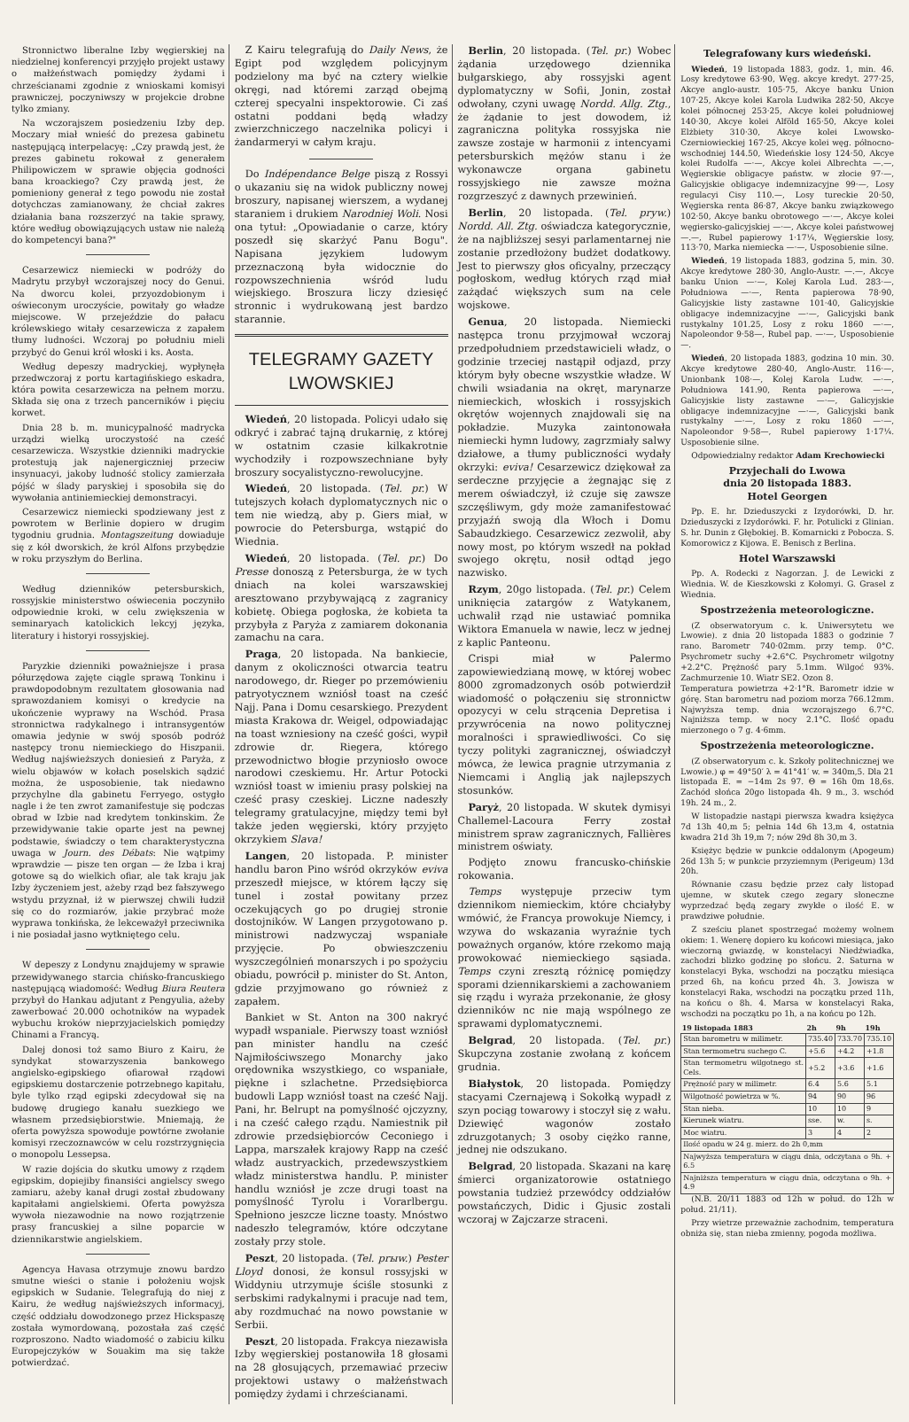Stronnictwo liberalne Izby węgierskiej na niedzielnej konferencyi przyjęło projekt ustawy o małżeństwach pomiędzy żydami i chrześcianami zgodnie z wnioskami komisyi prawniczej, poczyniwszy w projekcie drobne tylko zmiany.
Na wczorajszem posiedzeniu Izby dep. Moczary miał wnieść do prezesa gabinetu następującą interpelacyę: „Czy prawdą jest, że prezes gabinetu rokował z generałem Philipowiczem w sprawie objęcia godności bana kroackiego? Czy prawdą jest, że pomieniony generał z tego powodu nie został dotychczas zamianowany, że chciał zakres działania bana rozszerzyć na takie sprawy, które według obowiązujących ustaw nie należą do kompetencyi bana?"
Cesarzewicz niemiecki w podróży do Madrytu przybył wczorajszej nocy do Genui. Na dworcu kolei, przyozdobionym i oświeconym uroczyście, powitały go władze miejscowe. W przejeździe do pałacu królewskiego witały cesarzewicza z zapałem tłumy ludności. Wczoraj po południu mieli przybyć do Genui król włoski i ks. Aosta.
Według depeszy madryckiej, wypłynęła przedwczoraj z portu kartagińskiego eskadra, która powita cesarzewicza na pełnem morzu. Składa się ona z trzech pancerników i pięciu korwet.
Dnia 28 b. m. municypalność madrycka urządzi wielką uroczystość na cześć cesarzewicza. Wszystkie dzienniki madryckie protestują jak najenergiczniej przeciw insynuacyi, jakoby ludność stolicy zamierzała pójść w ślady paryskiej i sposobiła się do wywołania antiniemieckiej demonstracyi.
Cesarzewicz niemiecki spodziewany jest z powrotem w Berlinie dopiero w drugim tygodniu grudnia. Montagszeitung dowiaduje się z kół dworskich, że król Alfons przybędzie w roku przyszłym do Berlina.
Według dzienników petersburskich, rossyjskie ministerstwo oświecenia poczyniło odpowiednie kroki, w celu zwiększenia w seminaryach katolickich lekcyj języka, literatury i historyi rossyjskiej.
Paryzkie dzienniki poważniejsze i prasa półurzędowa zajęte ciągle sprawą Tonkinu i prawdopodobnym rezultatem głosowania nad sprawozdaniem komisyi o kredycie na ukończenie wyprawy na Wschód. Prasa stronnictwa radykalnego i intransygentów omawia jedynie w swój sposób podróż następcy tronu niemieckiego do Hiszpanii. Według najświeższych doniesień z Paryża, z wielu objawów w kołach poselskich sądzić można, że usposobienie, tak niedawno przychylne dla gabinetu Ferryego, ostygło nagle i że ten zwrot zamanifestuje się podczas obrad w Izbie nad kredytem tonkinskim. Że przewidywanie takie oparte jest na pewnej podstawie, świadczy o tem charakterystyczna uwaga w Journ. des Débats: Nie wątpimy wprawdzie — pisze ten organ — że Izba i kraj gotowe są do wielkich ofiar, ale tak kraju jak Izby życzeniem jest, ażeby rząd bez fałszywego wstydu przyznał, iż w pierwszej chwili łudził się co do rozmiarów, jakie przybrać może wyprawa tonkińska, że lekceważył przeciwnika i nie posiadał jasno wytkniętego celu.
W depeszy z Londynu znajdujemy w sprawie przewidywanego starcia chińsko-francuskiego następującą wiadomość: Według Biura Reutera przybył do Hankau adjutant z Pengyulia, ażeby zawerbować 20.000 ochotników na wypadek wybuchu kroków nieprzyjacielskich pomiędzy Chinami a Francyą.
Dalej donosi toż samo Biuro z Kairu, że syndykat stowarzyszenia bankowego angielsko-egipskiego ofiarował rządowi egipskiemu dostarczenie potrzebnego kapitału, byle tylko rząd egipski zdecydował się na budowę drugiego kanału suezkiego we własnem przedsiębiorstwie. Mniemają, że oferta powyższa spowoduje powtórne zwołanie komisyi rzeczoznawców w celu rozstrzygnięcia o monopolu Lessepsa.
W razie dojścia do skutku umowy z rządem egipskim, dopiejiby finansiści angielscy swego zamiaru, ażeby kanał drugi został zbudowany kapitałami angielskiemi. Oferta powyższa wywoła niezawodnie na nowo rozjątrzenie prasy francuskiej a silne poparcie w dziennikarstwie angielskiem.
Agencya Havasa otrzymuje znowu bardzo smutne wieści o stanie i położeniu wojsk egipskich w Sudanie. Telegrafują do niej z Kairu, że według najświeższych informacyj, część oddziału dowodzonego przez Hickspaszę została wymordowaną, pozostała zaś część rozproszono. Nadto wiadomość o zabiciu kilku Europejczyków w Souakim ma się także potwierdzać.
Z Kairu telegrafują do Daily News, że Egipt pod względem policyjnym podzielony ma być na cztery wielkie okręgi, nad któremi zarząd obejmą czterej specyalni inspektorowie. Ci zaś ostatni poddani będą władzy zwierzchniczego naczelnika policyi i żandarmeryi w całym kraju.
Do Indépendance Belge piszą z Rossyi o ukazaniu się na widok publiczny nowej broszury, napisanej wierszem, a wydanej staraniem i drukiem Narodniej Woli. Nosi ona tytuł: „Opowiadanie o carze, który poszedł się skarżyć Panu Bogu". Napisana językiem ludowym przeznaczoną była widocznie do rozpowszechnienia wśród ludu wiejskiego. Broszura liczy dziesięć stronnic i wydrukowaną jest bardzo starannie.
TELEGRAMY GAZETY LWOWSKIEJ
Wiedeń, 20 listopada. Policyi udało się odkryć i zabrać tajną drukarnię, z której w ostatnim czasie kilkakrotnie wychodziły i rozpowszechniane były broszury socyalistyczno-rewolucyjne.
Wiedeń, 20 listopada. (Tel. pr.) W tutejszych kołach dyplomatycznych nic o tem nie wiedzą, aby p. Giers miał, w powrocie do Petersburga, wstąpić do Wiednia.
Wiedeń, 20 listopada. (Tel. pr.) Do Presse donoszą z Petersburga, że w tych dniach na kolei warszawskiej aresztowano przybywającą z zagranicy kobietę. Obiega pogłoska, że kobieta ta przybyła z Paryża z zamiarem dokonania zamachu na cara.
Praga, 20 listopada. Na bankiecie, danym z okoliczności otwarcia teatru narodowego, dr. Rieger po przemówieniu patryotycznem wzniósł toast na cześć Najj. Pana i Domu cesarskiego. Prezydent miasta Krakowa dr. Weigel, odpowiadając na toast wzniesiony na cześć gości, wypił zdrowie dr. Riegera, którego przewodnictwo błogie przyniosło owoce narodowi czeskiemu. Hr. Artur Potocki wzniósł toast w imieniu prasy polskiej na cześć prasy czeskiej. Liczne nadeszły telegramy gratulacyjne, między temi był także jeden węgierski, który przyjęto okrzykiem Slava!
Langen, 20 listopada. P. minister handlu baron Pino wśród okrzyków eviva przeszedł miejsce, w którem łączy się tunel i został powitany przez oczekujących go po drugiej stronie dostojników. W Langen przygotowano p. ministrowi nadzwyczaj wspaniałe przyjęcie. Po obwieszczeniu wyszczególnień monarszych i po spożyciu obiadu, powrócił p. minister do St. Anton, gdzie przyjmowano go również z zapałem.
Bankiet w St. Anton na 300 nakryć wypadł wspaniale. Pierwszy toast wzniósł pan minister handlu na cześć Najmiłościwszego Monarchy jako orędownika wszystkiego, co wspaniałe, piękne i szlachetne. Przedsiębiorca budowli Lapp wzniósł toast na cześć Najj. Pani, hr. Belrupt na pomyślność ojczyzny, i na cześć całego rządu. Namiestnik pił zdrowie przedsiębiorców Ceconiego i Lappa, marszałek krajowy Rapp na cześć władz austryackich, przedewszystkiem władz ministerstwa handlu. P. minister handlu wzniósł je zcze drugi toast na pomyślność Tyrolu i Vorarlbergu. Spełniono jeszcze liczne toasty. Mnóstwo nadeszło telegramów, które odczytane zostały przy stole.
Peszt, 20 listopada. (Tel. prыw.) Pester Lloyd donosi, że konsul rossyjski w Widdyniu utrzymuje ściśle stosunki z serbskimi radykalnymi i pracuje nad tem, aby rozdmuchać na nowo powstanie w Serbii.
Peszt, 20 listopada. Frakcya niezawisła Izby węgierskiej postanowiła 18 głosami na 28 głosujących, przemawiać przeciw projektowi ustawy o małżeństwach pomiędzy żydami i chrześcianami.
Berlin, 20 listopada. (Tel. pr.) Wobec żądania urzędowego dziennika bułgarskiego, aby rossyjski agent dyplomatyczny w Sofii, Jonin, został odwołany, czyni uwagę Nordd. Allg. Ztg., że żądanie to jest dowodem, iż zagraniczna polityka rossyjska nie zawsze zostaje w harmonii z intencyami petersburskich mężów stanu i że wykonawcze organa gabinetu rossyjskiego nie zawsze można rozgrzeszyć z dawnych przewinień.
Berlin, 20 listopada. (Tel. prуw.) Nordd. All. Ztg. oświadcza kategorycznie, że na najbliższej sesyi parlamentarnej nie zostanie przedłożony budżet dodatkowy. Jest to pierwszy głos oficyalny, przeczący pogłoskom, według których rząd miał zażądać większych sum na cele wojskowe.
Genua, 20 listopada. Niemiecki następca tronu przyjmował wczoraj przedpołudniem przedstawicieli władz, o godzinie trzeciej nastąpił odjazd, przy którym były obecne wszystkie władze. W chwili wsiadania na okręt, marynarze niemieckich, włoskich i rossyjskich okrętów wojennych znajdowali się na pokładzie. Muzyka zaintonowała niemiecki hymn ludowy, zagrzmiały salwy działowe, a tłumy publiczności wydały okrzyki: eviva! Cesarzewicz dziękował za serdeczne przyjęcie a żegnając się z merem oświadczył, iż czuje się zawsze szczęśliwym, gdy może zamanifestować przyjaźń swoją dla Włoch i Domu Sabaudzkiego. Cesarzewicz zezwolił, aby nowy most, po którym wszedł na pokład swojego okrętu, nosił odtąd jego nazwisko.
Rzym, 20go listopada. (Tel. pr.) Celem uniknięcia zatargów z Watykanem, uchwalił rząd nie ustawiać pomnika Wiktora Emanuela w nawie, lecz w jednej z kaplic Panteonu.
Crispi miał w Palermo zapowiewiedzianą mowę, w której wobec 8000 zgromadzonych osób potwierdził wiadomość o połączeniu się stronnictw opozycyi w celu strącenia Depretisa i przywrócenia na nowo politycznej moralności i sprawiedliwości. Co się tyczy polityki zagranicznej, oświadczył mówca, że lewica pragnie utrzymania z Niemcami i Anglią jak najlepszych stosunków.
Paryż, 20 listopada. W skutek dymisyi Challemel-Lacoura Ferry został ministrem spraw zagranicznych, Fallières ministrem oświaty.
Podjęto znowu francusko-chińskie rokowania.
Temps występuje przeciw tym dziennikom niemieckim, które chciałyby wmówić, że Francya prowokuje Niemcy, i wzywa do wskazania wyraźnie tych poważnych organów, które rzekomo mają prowokować niemieckiego sąsiada. Temps czyni zresztą różnicę pomiędzy sporami dziennikarskiemi a zachowaniem się rządu i wyraża przekonanie, że głosy dzienników nc nie mają wspólnego ze sprawami dyplomatycznemi.
Belgrad, 20 listopada. (Tel. pr.) Skupczyna zostanie zwołaną z końcem grudnia.
Białystok, 20 listopada. Pomiędzy stacyami Czernajewą i Sokołką wypadł z szyn pociąg towarowy i stoczył się z wału. Dziewięć wagonów zostało zdruzgotanych; 3 osoby ciężko ranne, jednej nie odszukano.
Belgrad, 20 listopada. Skazani na karę śmierci organizatorowie ostatniego powstania tudzież przewódcy oddziałów powstańczych, Didic i Gjusic zostali wczoraj w Zajczarze straceni.
Telegrafowany kurs wiedeński.
Wiedeń, 19 listopada 1883, godz. 1, min. 46. Losy kredytowe 63·90, Węg. akcye kredyt. 277·25, Akcye anglo-austr. 105·75, Akcye banku Union 107·25, Akcye kolei Karola Ludwika 282·50, Akcye kolei północnej 253·25, Akcye kolei południowej 140·30, Akcye kolei Alföld 165·50, Akcye kolei Elżbiety 310·30, Akcye kolei Lwowsko-Czerniowieckiej 167·25, Akcye kolei węg. północno-wschodniej 144.50, Wiedeńskie losy 124·50, Akcye kolei Rudolfa —·—, Akcye kolei Albrechta —.—, Węgierskie obligacye państw. w złocie 97·—, Galicyjskie obligacye indemnizacyjne 99·—, Losy regulacyi Cisy 110.—, Losy tureckie 20·50, Węgierska renta 86·87, Akcye banku związkowego 102·50, Akcye banku obrotowego —·—, Akcye kolei węgiersko-galicyjskiej —·—, Akcye kolei państwowej —.—, Rubel papierowy 1·17¼, Węgierskie losy, 113·70, Marka niemiecka —·—, Usposobienie silne.
Wiedeń, 19 listopada 1883, godzina 5, min. 30. Akcye kredytowe 280·30, Anglo-Austr. —.—, Akcye banku Union —·—, Kolej Karola Lud. 283·—, Południowa —·—, Renta papierowa 78·90, Galicyjskie listy zastawne 101·40, Galicyjskie obligacye indemnizacyjne —·—, Galicyjski bank rustykalny 101.25, Losy z roku 1860 —·—, Napoleondor 9·58—, Rubel pap. —·—, Usposobienie —.
Wiedeń, 20 listopada 1883, godzina 10 min. 30. Akcye kredytowe 280·40, Anglo-Austr. 116·—, Unionbank 108·—, Kolej Karola Ludw. —·—, Południowa 141.90, Renta papierowa —·—, Galicyjskie listy zastawne —·—, Galicyjskie obligacye indemnizacyjne —·—, Galicyjski bank rustykalny —·—, Losy z roku 1860 —·—, Napoleondor 9·58—, Rubel papierowy 1·17¼. Usposobienie silne.
Odpowiedzialny redaktor Adam Krechowiecki
Przyjechali do Lwowa
dnia 20 listopada 1883.
Hotel Georgen
Pp. E. hr. Dzieduszycki z Izydorówki, D. hr. Dzieduszycki z Izydorówki. F. hr. Potulicki z Glinian. S. hr. Dunin z Głębokiej. B. Komarnicki z Pobocza. S. Komorowicz z Kijowa. E. Benisch z Berlina.
Hotel Warszawski
Pp. A. Rodecki z Nagorzan. J. de Lewicki z Wiednia. W. de Kieszkowski z Kołomyi. G. Grasel z Wiednia.
Spostrzeżenia meteorologiczne.
(Z obserwatoryum c. k. Uniwersytetu we Lwowie). z dnia 20 listopada 1883 o godzinie 7 rano. Barometr 740·02mm. przy temp. 0°C. Psychrometr suchy +2.6°C. Psychrometr wilgotny +2.2°C. Prężność pary 5.1mm. Wilgoć 93%. Zachmurzenie 10. Wiatr SE2. Ozon 8.
Temperatura powietrza +2·1°R. Barometr idzie w górę. Stan barometru nad poziom morza 766.12mm. Najwyższa temp. dnia wczorajszego 6.7°C. Najniższa temp. w nocy 2.1°C. Ilość opadu mierzonego o 7 g. 4·6mm.
Spostrzeżenia meteorologiczne.
(Z obserwatoryum c. k. Szkoły politechnicznej we Lwowie.) φ = 49°50′ λ = 41°41′ w. = 340m,5. Dla 21 listopada E. = −14m 2s 97. Θ = 16h 0m 18,6s. Zachód słońca 20go listopada 4h. 9 m., 3. wschód 19h. 24 m., 2.
W listopadzie nastąpi pierwsza kwadra księżyca 7d 13h 40,m 5; pełnia 14d 6h 13,m 4, ostatnia kwadra 21d 3h 19,m 7; nów 29d 8h 30,m 3.
Księżyc będzie w punkcie oddalonym (Apogeum) 26d 13h 5; w punkcie przyziemnym (Perigeum) 13d 20h.
Równanie czasu będzie przez cały listopad ujemne, w skutek czego zegary słoneczne wyprzedzać będą zegary zwykłe o ilość E. w prawdziwe południe.
Z sześciu planet spostrzegać możemy wolnem okiem: 1. Wenerę dopiero ku końcowi miesiąca, jako wieczorną gwiazdę, w konstelacyi Niedźwiadka, zachodzi blizko godzinę po słońcu. 2. Saturna w konstelacyi Byka, wschodzi na początku miesiąca przed 6h, na końcu przed 4h. 3. Jowisza w konstelacyi Raka, wschodzi na początku przed 11h, na końcu o 8h. 4. Marsa w konstelacyi Raka, wschodzi na początku po 1h, a na końcu po 12h.
| 19 listopada 1883 | 2h | 9h | 19h |
| --- | --- | --- | --- |
| Stan barometru w milimetr. | 735.40 | 733.70 | 735.10 |
| Stan termometru suchego C. | +5.6 | +4.2 | +1.8 |
| Stan termometru wilgotnego st. Cels. | +5.2 | +3.6 | +1.6 |
| Prężność pary w milimetr. | 6.4 | 5.6 | 5.1 |
| Wilgotność powietrza w %. | 94 | 90 | 96 |
| Stan nieba. | 10 | 10 | 9 |
| Kierunek wiatru. | sse. | w. | s. |
| Moc wiatru. | 3 | 4 | 2 |
| Ilość opadu w 24 g. mierz. do 2h 0,mm | | | |
| Najwyższa temperatura w ciągu dnia, odczytana o 9h. + 6.5 | | | |
| Najniższa temperatura w ciągu dnia, odczytana o 9h. + 4.9 | | | |
(N.B. 20/11 1883 od 12h w połud. do 12h w połud. 21/11).
Przy wietrze przeważnie zachodnim, temperatura obniża się, stan nieba zmienny, pogoda możliwa.